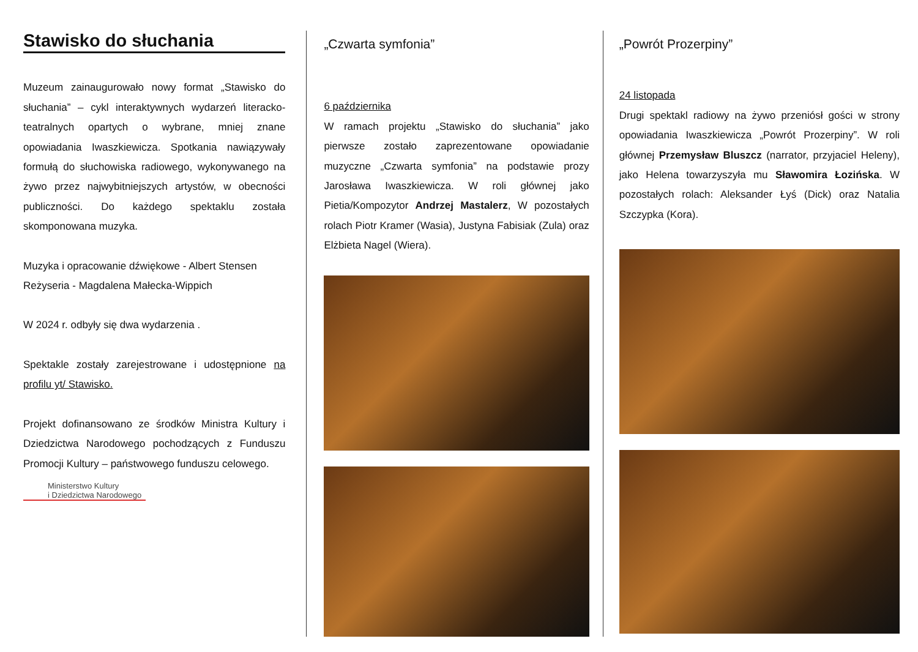Stawisko do słuchania
Muzeum zainaugurowało nowy format „Stawisko do słuchania” – cykl interaktywnych wydarzeń literacko-teatralnych opartych o wybrane, mniej znane opowiadania Iwaszkiewicza. Spotkania nawiązywały formułą do słuchowiska radiowego, wykonywanego na żywo przez najwybitniejszych artystów, w obecności publiczności. Do każdego spektaklu została skomponowana muzyka.
Muzyka i opracowanie dźwiękowe - Albert Stensen
Reżyseria - Magdalena Małecka-Wippich
W 2024 r. odbyły się dwa wydarzenia .
Spektakle zostały zarejestrowane i udostępnione na profilu yt/ Stawisko.
Projekt dofinansowano ze środków Ministra Kultury i Dziedzictwa Narodowego pochodzących z Funduszu Promocji Kultury – państwowego funduszu celowego.
Ministerstwo Kultury
i Dziedzictwa Narodowego
„Czwarta symfonia”
6 października
W ramach projektu „Stawisko do słuchania” jako pierwsze zostało zaprezentowane opowiadanie muzyczne „Czwarta symfonia” na podstawie prozy Jarosława Iwaszkiewicza. W roli głównej jako Pietia/Kompozytor Andrzej Mastalerz, W pozostałych rolach Piotr Kramer (Wasia), Justyna Fabisiak (Zula) oraz Elżbieta Nagel (Wiera).
„Powrót Prozerpiny”
24 listopada
Drugi spektakl radiowy na żywo przeniósł gości w strony opowiadania Iwaszkiewicza „Powrót Prozerpiny”. W roli głównej Przemysław Bluszcz (narrator, przyjaciel Heleny), jako Helena towarzyszyła mu Sławomira Łozińska. W pozostałych rolach: Aleksander Łyś (Dick) oraz Natalia Szczypka (Kora).